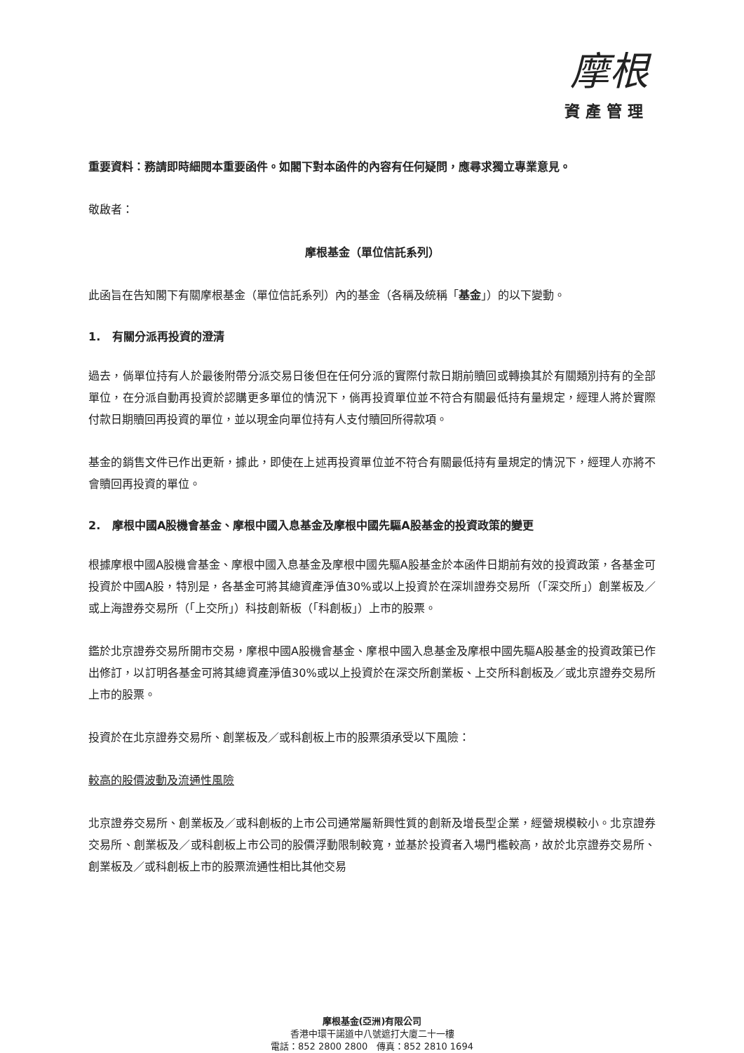摩根
資產管理
重要資料：務請即時細閱本重要函件。如閣下對本函件的內容有任何疑問，應尋求獨立專業意見。
敬啟者：
摩根基金（單位信託系列）
此函旨在告知閣下有關摩根基金（單位信託系列）內的基金（各稱及統稱「基金」）的以下變動。
1. 有關分派再投資的澄清
過去，倘單位持有人於最後附帶分派交易日後但在任何分派的實際付款日期前贖回或轉換其於有關類別持有的全部單位，在分派自動再投資於認購更多單位的情況下，倘再投資單位並不符合有關最低持有量規定，經理人將於實際付款日期贖回再投資的單位，並以現金向單位持有人支付贖回所得款項。
基金的銷售文件已作出更新，據此，即使在上述再投資單位並不符合有關最低持有量規定的情況下，經理人亦將不會贖回再投資的單位。
2. 摩根中國A股機會基金、摩根中國入息基金及摩根中國先驅A股基金的投資政策的變更
根據摩根中國A股機會基金、摩根中國入息基金及摩根中國先驅A股基金於本函件日期前有效的投資政策，各基金可投資於中國A股，特別是，各基金可將其總資產淨值30%或以上投資於在深圳證券交易所（「深交所」）創業板及／或上海證券交易所（「上交所」）科技創新板（「科創板」）上市的股票。
鑑於北京證券交易所開市交易，摩根中國A股機會基金、摩根中國入息基金及摩根中國先驅A股基金的投資政策已作出修訂，以訂明各基金可將其總資產淨值30%或以上投資於在深交所創業板、上交所科創板及／或北京證券交易所上市的股票。
投資於在北京證券交易所、創業板及／或科創板上市的股票須承受以下風險：
較高的股價波動及流通性風險
北京證券交易所、創業板及／或科創板的上市公司通常屬新興性質的創新及增長型企業，經營規模較小。北京證券交易所、創業板及／或科創板上市公司的股價浮動限制較寬，並基於投資者入場門檻較高，故於北京證券交易所、創業板及／或科創板上市的股票流通性相比其他交易
摩根基金(亞洲)有限公司
香港中環干諾道中八號遮打大廈二十一樓
電話：852 2800 2800 傳真：852 2810 1694